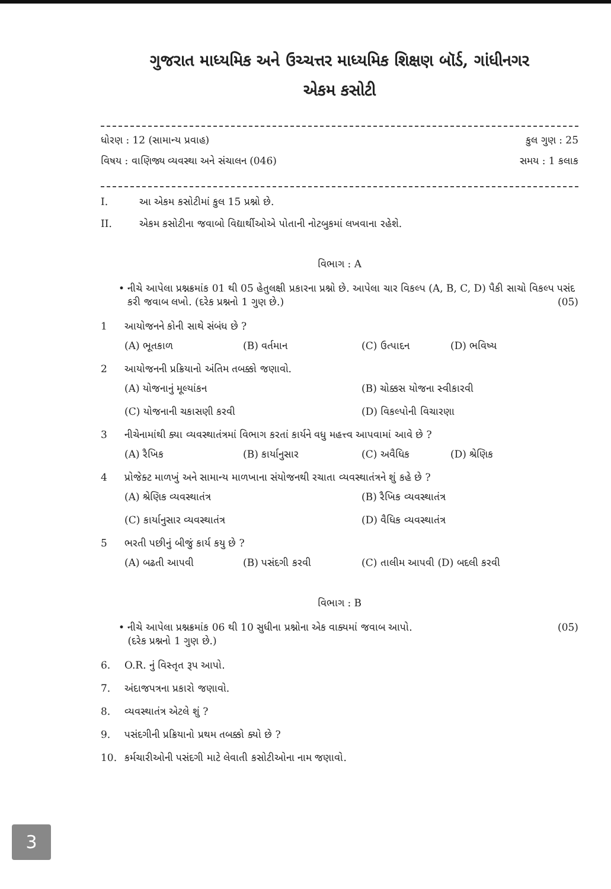ગુજરાત માધ્યમિક અને ઉચ્ચત્તર માધ્યમિક શિક્ષણ બૉર્ડ, ગાંધીનગર
એકમ કસોટી
ધોરણ : 12 (સામાન્ય પ્રવાહ) કુલ ગુણ : 25
વિષય : વાણિજ્ય વ્યવસ્થા અને સંચાલન (046) સમય : 1 કલાક
I. આ એકમ કસોટીમાં કુલ 15 પ્રશ્નો છે.
II. એકમ કસોટીના જવાબો વિદ્યાર્થીઓએ પોતાની નોટબુકમાં લખવાના રહેશે.
વિભાગ : A
• નીચે આપેલા પ્રશ્નક્રમાંક 01 થી 05 હેતુલક્ષી પ્રકારના પ્રશ્નો છે. આપેલા ચાર વિકલ્પ (A, B, C, D) પૈકી સાચો વિકલ્પ પસંદ કરી જવાબ લખો. (દરેક પ્રશ્નનો 1 ગુણ છે.) (05)
1 આયોજનને કોની સાથે સંબંધ છે ?
(A) ભૂતકાળ (B) વર્તમાન (C) ઉત્પાદન (D) ભવિષ્ય
2 આયોજનની પ્રક્રિયાનો અંતિમ તબક્કો જણાવો.
(A) યોજનાનું મૂલ્યાંકન (B) ચોક્કસ યોજના સ્વીકારવી (C) યોજનાની ચકાસણી કરવી (D) વિકલ્પોની વિચારણા
3 નીચેનામાંથી ક્યા વ્યવસ્થાતંત્રમાં વિભાગ કરતાં કાર્યને વધુ મહત્ત્વ આપવામાં આવે છે ?
(A) રૈખિક (B) કાર્યાનુસાર (C) અવૈધિક (D) શ્રેણિક
4 પ્રોજેક્ટ માળખું અને સામાન્ય માળખાના સંયોજનથી રચાતા વ્યવસ્થાતંત્રને શું કહે છે ?
(A) શ્રેણિક વ્યવસ્થાતંત્ર (B) રૈખિક વ્યવસ્થાતંત્ર (C) કાર્યાનુસાર વ્યવસ્થાતંત્ર (D) વૈધિક વ્યવસ્થાતંત્ર
5 ભરતી પછીનું બીજું કાર્ય કયુ છે ?
(A) બઢતી આપવી (B) પસંદગી કરવી (C) તાલીમ આપવી (D) બદલી કરવી
વિભાગ : B
• નીચે આપેલા પ્રશ્નક્રમાંક 06 થી 10 સુધીના પ્રશ્નોના એક વાક્યમાં જવાબ આપો. (05)
(દરેક પ્રશ્નનો 1 ગુણ છે.)
6. O.R. નું વિસ્તૃત રૂપ આપો.
7. અંદાજપત્રના પ્રકારો જણાવો.
8. વ્યવસ્થાતંત્ર એટલે શું ?
9. પસંદગીની પ્રક્રિયાનો પ્રથમ તબક્કો ક્યો છે ?
10. કર્મચારીઓની પસંદગી માટે લેવાતી કસોટીઓના નામ જણાવો.
3